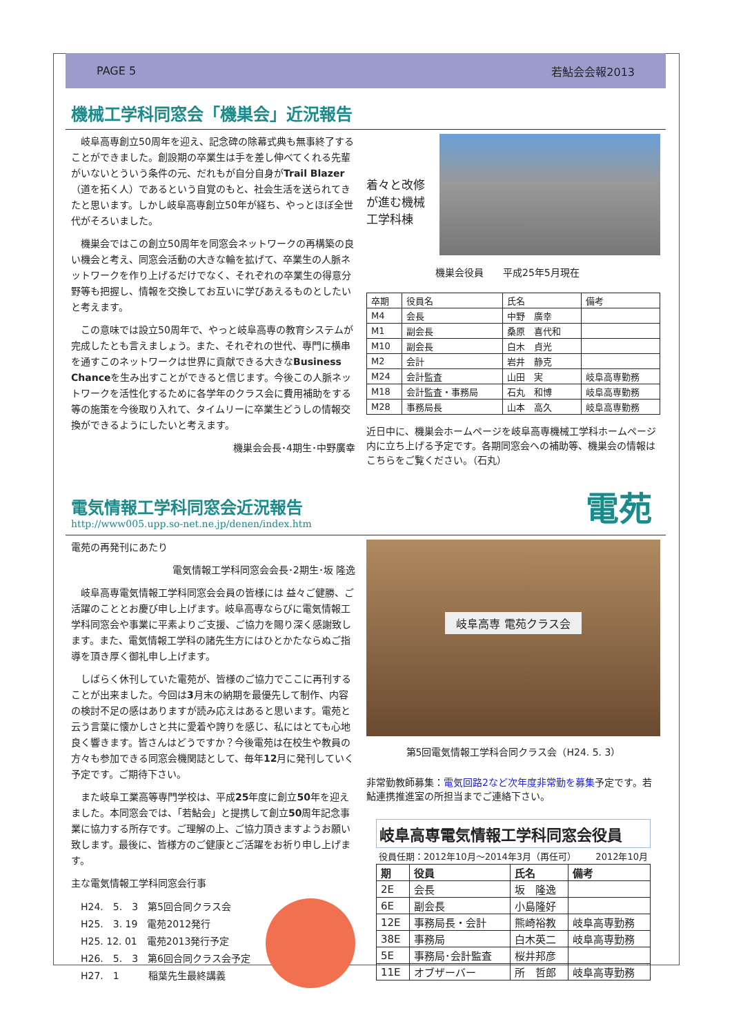PAGE 5 若鮎会会報2013
機械工学科同窓会「機巣会」近況報告
岐阜高専創立50周年を迎え、記念碑の除幕式典も無事終了することができました。創設期の卒業生は手を差し伸べてくれる先輩がいないとういう条件の元、だれもが自分自身がTrail Blazer（道を拓く人）であるという自覚のもと、社会生活を送られてきたと思います。しかし岐阜高専創立50年が経ち、やっとほぼ全世代がそろいました。
機巣会ではこの創立50周年を同窓会ネットワークの再構築の良い機会と考え、同窓会活動の大きな輪を拡げて、卒業生の人脈ネットワークを作り上げるだけでなく、それぞれの卒業生の得意分野等も把握し、情報を交換してお互いに学びあえるものとしたいと考えます。
この意味では設立50周年で、やっと岐阜高専の教育システムが完成したとも言えましょう。また、それぞれの世代、専門に横串を通すこのネットワークは世界に貢献できる大きなBusiness Chanceを生み出すことができると信じます。今後この人脈ネットワークを活性化するために各学年のクラス会に費用補助をする等の施策を今後取り入れて、タイムリーに卒業生どうしの情報交換ができるようにしたいと考えます。
機巣会会長･4期生･中野廣幸
着々と改修が進む機械工学科棟
機巣会役員　　平成25年5月現在
| 卒期 | 役員名 | 氏名 | 備考 |
| M4 | 会長 | 中野 廣幸 | |
| M1 | 副会長 | 桑原 喜代和 | |
| M10 | 副会長 | 白木 貞光 | |
| M2 | 会計 | 岩井 静克 | |
| M24 | 会計監査 | 山田 実 | 岐阜高専勤務 |
| M18 | 会計監査・事務局 | 石丸 和博 | 岐阜高専勤務 |
| M28 | 事務局長 | 山本 高久 | 岐阜高専勤務 |
近日中に、機巣会ホームページを岐阜高専機械工学科ホームページ内に立ち上げる予定です。各期同窓会への補助等、機巣会の情報はこちらをご覧ください。（石丸）
電気情報工学科同窓会近況報告
http://www005.upp.so-net.ne.jp/denen/index.htm
電苑
電苑の再発刊にあたり
電気情報工学科同窓会会長･2期生･坂 隆逸
岐阜高専電気情報工学科同窓会会員の皆様には 益々ご健勝、ご活躍のこととお慶び申し上げます。岐阜高専ならびに電気情報工学科同窓会や事業に平素よりご支援、ご協力を賜り深く感謝致します。また、電気情報工学科の諸先生方にはひとかたならぬご指導を頂き厚く御礼申し上げます。
しばらく休刊していた電苑が、皆様のご協力でここに再刊することが出来ました。今回は3月末の納期を最優先して制作、内容の検討不足の感はありますが読み応えはあると思います。電苑と云う言葉に懐かしさと共に愛着や誇りを感じ、私にはとても心地良く響きます。皆さんはどうですか？今後電苑は在校生や教員の方々も参加できる同窓会機関誌として、毎年12月に発刊していく予定です。ご期待下さい。
また岐阜工業高等専門学校は、平成25年度に創立50年を迎えました。本同窓会では、「若鮎会」と提携して創立50周年記念事業に協力する所存です。ご理解の上、ご協力頂きますようお願い致します。最後に、皆様方のご健康とご活躍をお祈り申し上げます。
主な電気情報工学科同窓会行事
H24.　5.　3　第5回合同クラス会
H25.　3. 19　電苑2012発行
H25. 12. 01　電苑2013発行予定
H26.　5.　3　第6回合同クラス会予定
H27.　1　　　稲葉先生最終講義
岐阜高専 電苑クラス会
第5回電気情報工学科合同クラス会（H24. 5. 3）
非常勤教師募集：電気回路2など次年度非常勤を募集予定です。若鮎連携推進室の所担当までご連絡下さい。
岐阜高専電気情報工学科同窓会役員
役員任期：2012年10月～2014年3月（再任可） 2012年10月
| 期 | 役員 | 氏名 | 備考 |
| --- | --- | --- | --- |
| 2E | 会長 | 坂 隆逸 | |
| 6E | 副会長 | 小島隆好 | |
| 12E | 事務局長・会計 | 熊崎裕教 | 岐阜高専勤務 |
| 38E | 事務局 | 白木英二 | 岐阜高専勤務 |
| 5E | 事務局･会計監査 | 桜井邦彦 | |
| 11E | オブザーバー | 所 哲郎 | 岐阜高専勤務 |